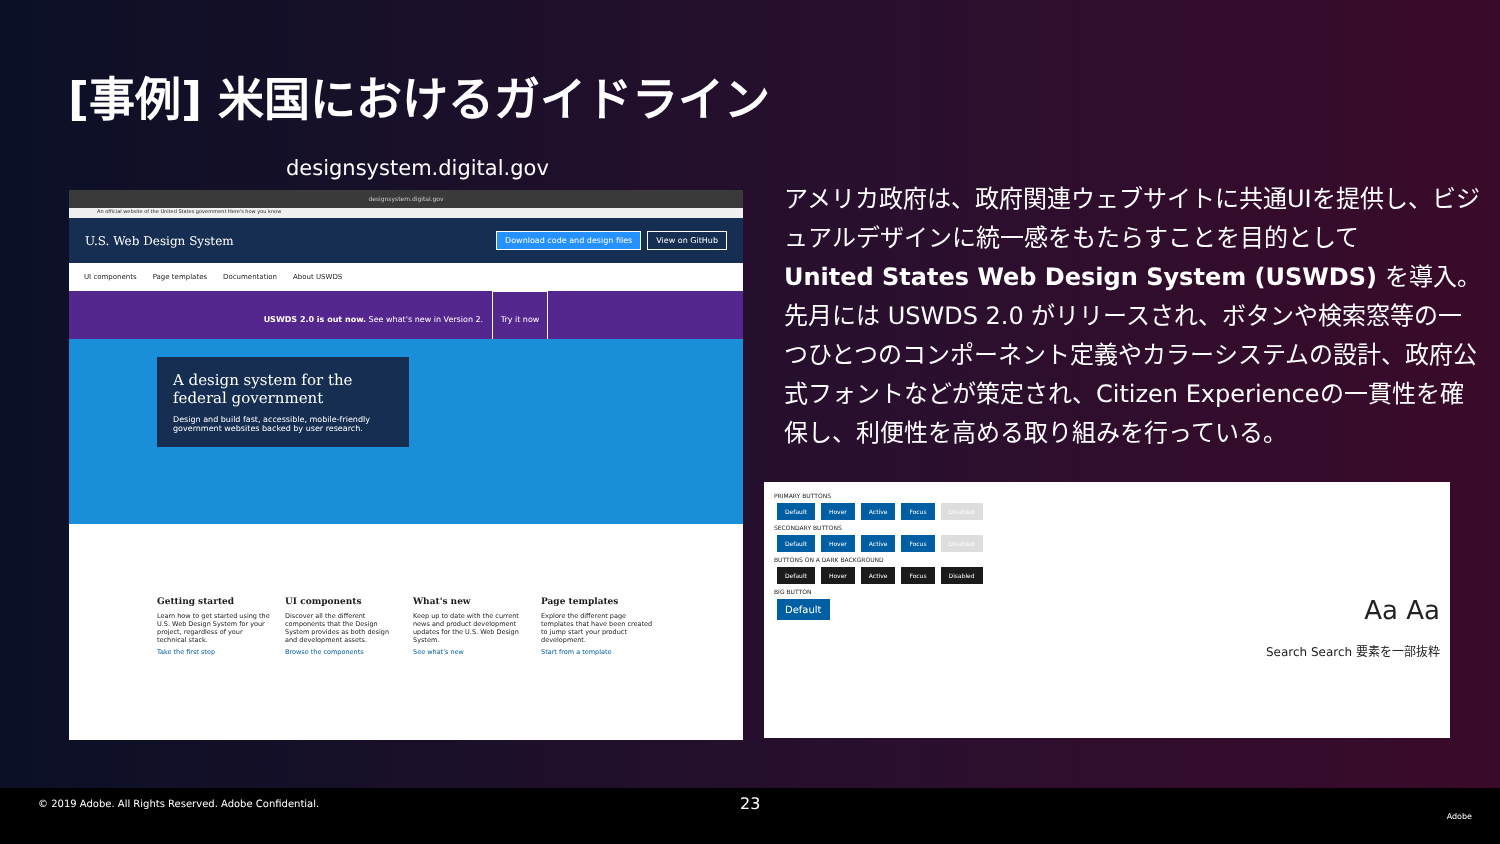[事例] 米国におけるガイドライン
designsystem.digital.gov
designsystem.digital.gov
An official website of the United States government Here's how you know
U.S. Web Design System Download code and design files View on GitHub
UI components Page templates Documentation About USWDS
USWDS 2.0 is out now. See what's new in Version 2. Try it now
A design system for the federal government
Design and build fast, accessible, mobile-friendly government websites backed by user research.
Getting started
Learn how to get started using the U.S. Web Design System for your project, regardless of your technical stack.
Take the first step
UI components
Discover all the different components that the Design System provides as both design and development assets.
Browse the components
What's new
Keep up to date with the current news and product development updates for the U.S. Web Design System.
See what's new
Page templates
Explore the different page templates that have been created to jump start your product development.
Start from a template
アメリカ政府は、政府関連ウェブサイトに共通UIを提供し、ビジュアルデザインに統一感をもたらすことを目的として
United States Web Design System (USWDS) を導入。
先月には USWDS 2.0 がリリースされ、ボタンや検索窓等の一つひとつのコンポーネント定義やカラーシステムの設計、政府公式フォントなどが策定され、Citizen Experienceの一貫性を確保し、利便性を高める取り組みを行っている。
PRIMARY BUTTONS
Default Hover Active Focus Disabled
SECONDARY BUTTONS
Default Hover Active Focus Disabled
BUTTONS ON A DARK BACKGROUND
Default Hover Active Focus Disabled
BIG BUTTON
Default Aa Aa
Search Search 要素を一部抜粋
© 2019 Adobe. All Rights Reserved. Adobe Confidential. 23
Adobe